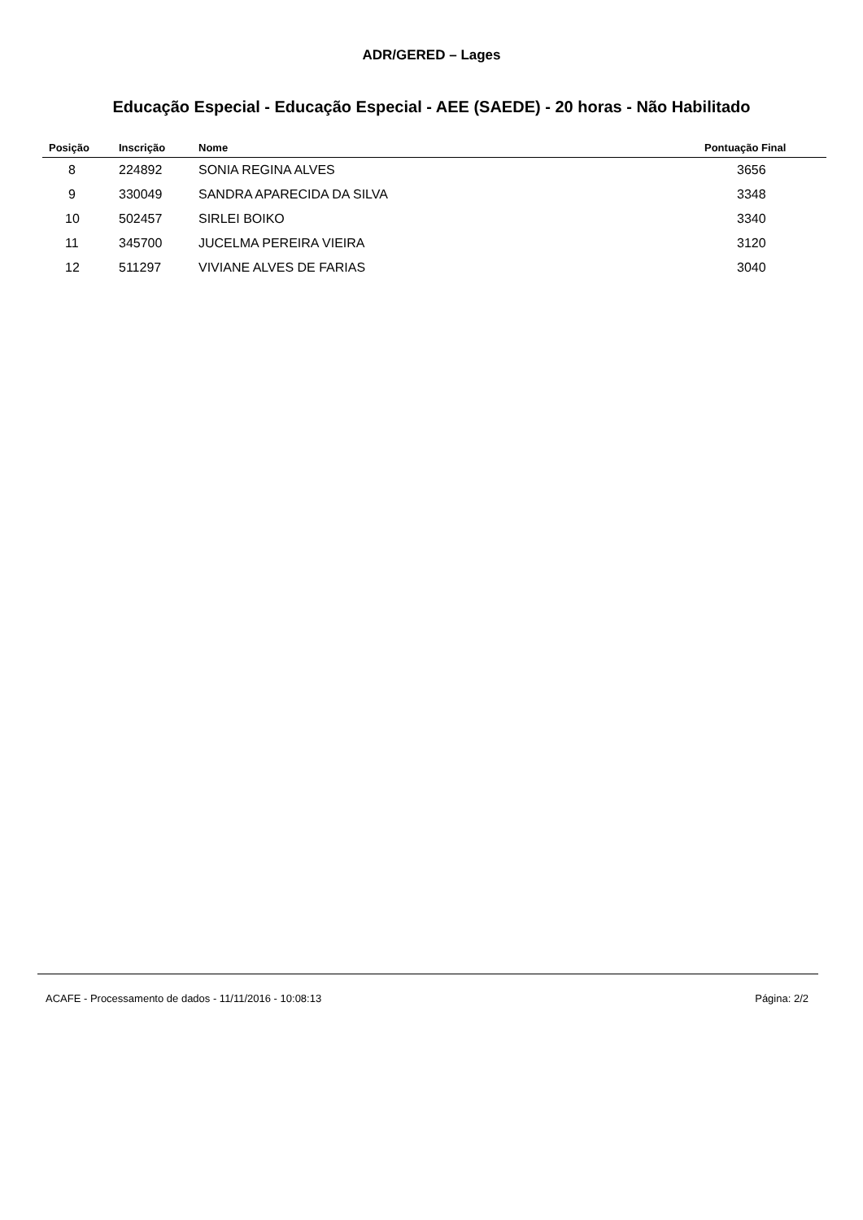ADR/GERED – Lages
Educação Especial - Educação Especial - AEE (SAEDE) - 20 horas - Não Habilitado
| Posição | Inscrição | Nome | Pontuação Final |
| --- | --- | --- | --- |
| 8 | 224892 | SONIA REGINA ALVES | 3656 |
| 9 | 330049 | SANDRA APARECIDA DA SILVA | 3348 |
| 10 | 502457 | SIRLEI BOIKO | 3340 |
| 11 | 345700 | JUCELMA PEREIRA VIEIRA | 3120 |
| 12 | 511297 | VIVIANE ALVES DE FARIAS | 3040 |
ACAFE - Processamento de dados - 11/11/2016 - 10:08:13 Página: 2/2